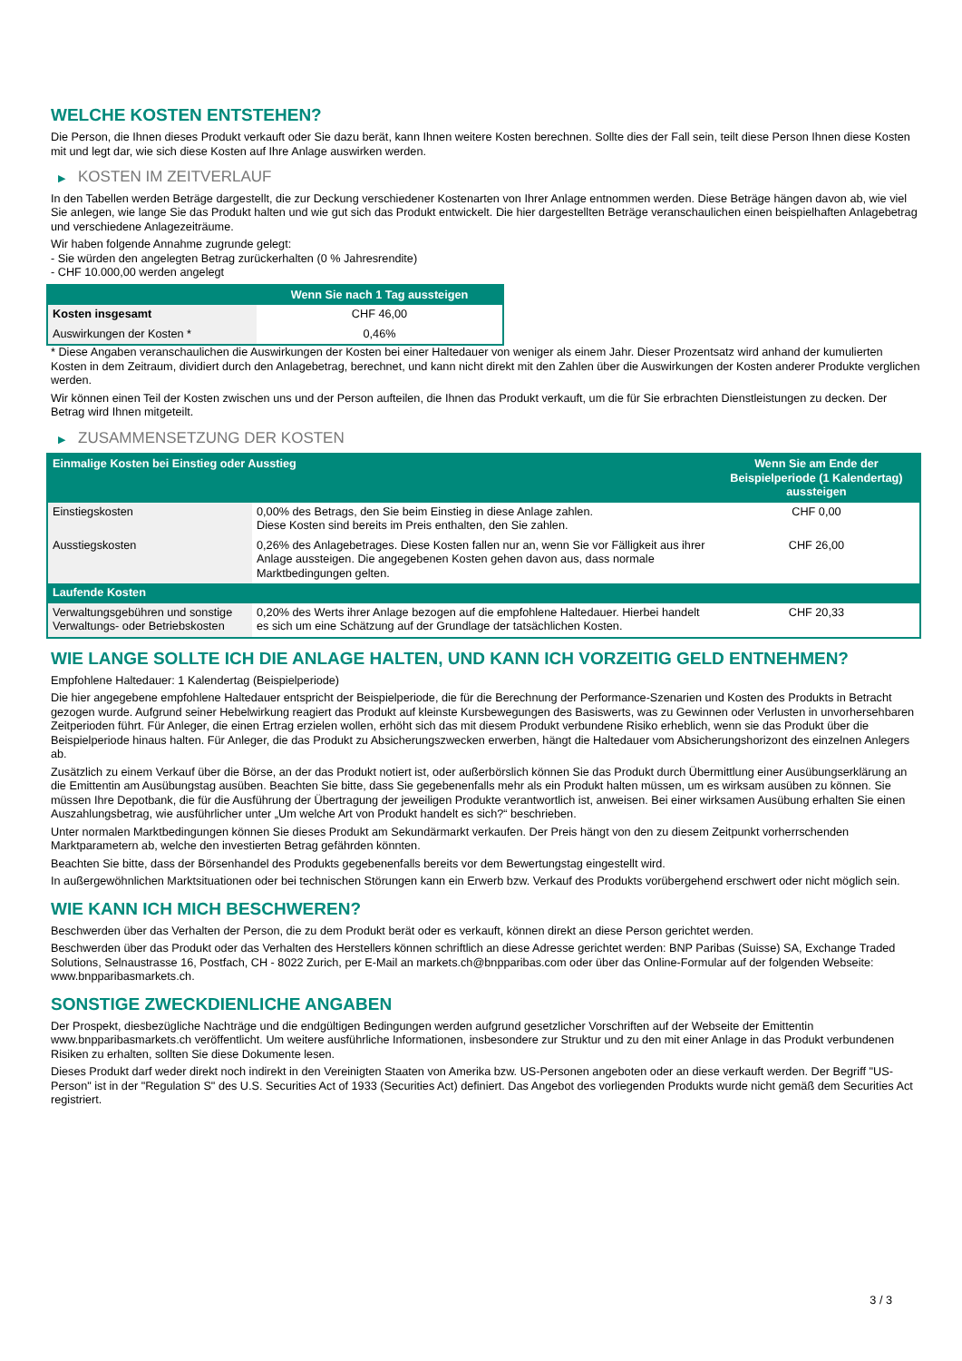WELCHE KOSTEN ENTSTEHEN?
Die Person, die Ihnen dieses Produkt verkauft oder Sie dazu berät, kann Ihnen weitere Kosten berechnen. Sollte dies der Fall sein, teilt diese Person Ihnen diese Kosten mit und legt dar, wie sich diese Kosten auf Ihre Anlage auswirken werden.
▶ KOSTEN IM ZEITVERLAUF
In den Tabellen werden Beträge dargestellt, die zur Deckung verschiedener Kostenarten von Ihrer Anlage entnommen werden. Diese Beträge hängen davon ab, wie viel Sie anlegen, wie lange Sie das Produkt halten und wie gut sich das Produkt entwickelt. Die hier dargestellten Beträge veranschaulichen einen beispielhaften Anlagebetrag und verschiedene Anlagezeiträume.
Wir haben folgende Annahme zugrunde gelegt:
- Sie würden den angelegten Betrag zurückerhalten (0 % Jahresrendite)
- CHF 10.000,00 werden angelegt
| | Wenn Sie nach 1 Tag aussteigen |
| --- | --- |
| Kosten insgesamt | CHF 46,00 |
| Auswirkungen der Kosten * | 0,46% |
* Diese Angaben veranschaulichen die Auswirkungen der Kosten bei einer Haltedauer von weniger als einem Jahr. Dieser Prozentsatz wird anhand der kumulierten Kosten in dem Zeitraum, dividiert durch den Anlagebetrag, berechnet, und kann nicht direkt mit den Zahlen über die Auswirkungen der Kosten anderer Produkte verglichen werden.
Wir können einen Teil der Kosten zwischen uns und der Person aufteilen, die Ihnen das Produkt verkauft, um die für Sie erbrachten Dienstleistungen zu decken. Der Betrag wird Ihnen mitgeteilt.
▶ ZUSAMMENSETZUNG DER KOSTEN
| Einmalige Kosten bei Einstieg oder Ausstieg | | Wenn Sie am Ende der Beispielperiode (1 Kalendertag) aussteigen |
| --- | --- | --- |
| Einstiegskosten | 0,00% des Betrags, den Sie beim Einstieg in diese Anlage zahlen. Diese Kosten sind bereits im Preis enthalten, den Sie zahlen. | CHF 0,00 |
| Ausstiegskosten | 0,26% des Anlagebetrages. Diese Kosten fallen nur an, wenn Sie vor Fälligkeit aus ihrer Anlage aussteigen. Die angegebenen Kosten gehen davon aus, dass normale Marktbedingungen gelten. | CHF 26,00 |
| Laufende Kosten | | |
| Verwaltungsgebühren und sonstige Verwaltungs- oder Betriebskosten | 0,20% des Werts ihrer Anlage bezogen auf die empfohlene Haltedauer. Hierbei handelt es sich um eine Schätzung auf der Grundlage der tatsächlichen Kosten. | CHF 20,33 |
WIE LANGE SOLLTE ICH DIE ANLAGE HALTEN, UND KANN ICH VORZEITIG GELD ENTNEHMEN?
Empfohlene Haltedauer: 1 Kalendertag (Beispielperiode)
Die hier angegebene empfohlene Haltedauer entspricht der Beispielperiode, die für die Berechnung der Performance-Szenarien und Kosten des Produkts in Betracht gezogen wurde. Aufgrund seiner Hebelwirkung reagiert das Produkt auf kleinste Kursbewegungen des Basiswerts, was zu Gewinnen oder Verlusten in unvorhersehbaren Zeitperioden führt. Für Anleger, die einen Ertrag erzielen wollen, erhöht sich das mit diesem Produkt verbundene Risiko erheblich, wenn sie das Produkt über die Beispielperiode hinaus halten. Für Anleger, die das Produkt zu Absicherungszwecken erwerben, hängt die Haltedauer vom Absicherungshorizont des einzelnen Anlegers ab.
Zusätzlich zu einem Verkauf über die Börse, an der das Produkt notiert ist, oder außerbörslich können Sie das Produkt durch Übermittlung einer Ausübungserklärung an die Emittentin am Ausübungstag ausüben. Beachten Sie bitte, dass Sie gegebenenfalls mehr als ein Produkt halten müssen, um es wirksam ausüben zu können. Sie müssen Ihre Depotbank, die für die Ausführung der Übertragung der jeweiligen Produkte verantwortlich ist, anweisen. Bei einer wirksamen Ausübung erhalten Sie einen Auszahlungsbetrag, wie ausführlicher unter „Um welche Art von Produkt handelt es sich?“ beschrieben.
Unter normalen Marktbedingungen können Sie dieses Produkt am Sekundärmarkt verkaufen. Der Preis hängt von den zu diesem Zeitpunkt vorherrschenden Marktparametern ab, welche den investierten Betrag gefährden könnten.
Beachten Sie bitte, dass der Börsenhandel des Produkts gegebenenfalls bereits vor dem Bewertungstag eingestellt wird.
In außergewöhnlichen Marktsituationen oder bei technischen Störungen kann ein Erwerb bzw. Verkauf des Produkts vorübergehend erschwert oder nicht möglich sein.
WIE KANN ICH MICH BESCHWEREN?
Beschwerden über das Verhalten der Person, die zu dem Produkt berät oder es verkauft, können direkt an diese Person gerichtet werden.
Beschwerden über das Produkt oder das Verhalten des Herstellers können schriftlich an diese Adresse gerichtet werden: BNP Paribas (Suisse) SA, Exchange Traded Solutions, Selnaustrasse 16, Postfach, CH - 8022 Zurich, per E-Mail an markets.ch@bnpparibas.com oder über das Online-Formular auf der folgenden Webseite: www.bnpparibasmarkets.ch.
SONSTIGE ZWECKDIENLICHE ANGABEN
Der Prospekt, diesbezügliche Nachträge und die endgültigen Bedingungen werden aufgrund gesetzlicher Vorschriften auf der Webseite der Emittentin www.bnpparibasmarkets.ch veröffentlicht. Um weitere ausführliche Informationen, insbesondere zur Struktur und zu den mit einer Anlage in das Produkt verbundenen Risiken zu erhalten, sollten Sie diese Dokumente lesen.
Dieses Produkt darf weder direkt noch indirekt in den Vereinigten Staaten von Amerika bzw. US-Personen angeboten oder an diese verkauft werden. Der Begriff "US-Person" ist in der "Regulation S" des U.S. Securities Act of 1933 (Securities Act) definiert. Das Angebot des vorliegenden Produkts wurde nicht gemäß dem Securities Act registriert.
3 / 3